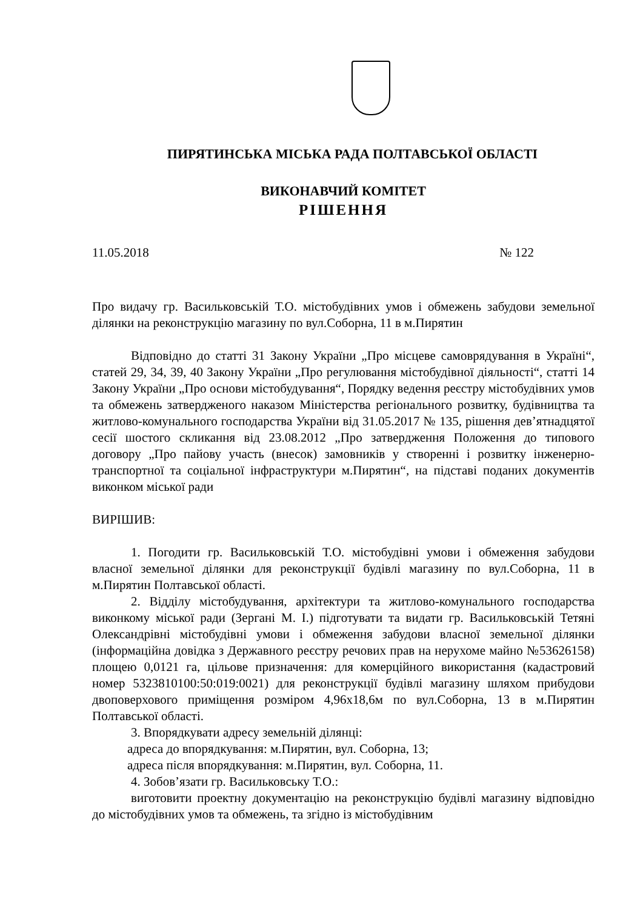ПИРЯТИНСЬКА МІСЬКА РАДА ПОЛТАВСЬКОЇ ОБЛАСТІ
ВИКОНАВЧИЙ КОМІТЕТ
РІШЕННЯ
11.05.2018 № 122
Про видачу гр. Васильковській Т.О. містобудівних умов і обмежень забудови земельної ділянки на реконструкцію магазину по вул.Соборна, 11 в м.Пирятин
Відповідно до статті 31 Закону України „Про місцеве самоврядування в Україні“, статей 29, 34, 39, 40 Закону України „Про регулювання містобудівної діяльності“, статті 14 Закону України „Про основи містобудування“, Порядку ведення реєстру містобудівних умов та обмежень затвердженого наказом Міністерства регіонального розвитку, будівництва та житлово-комунального господарства України від 31.05.2017 № 135, рішення дев’ятнадцятої сесії шостого скликання від 23.08.2012 „Про затвердження Положення до типового договору „Про пайову участь (внесок) замовників у створенні і розвитку інженерно-транспортної та соціальної інфраструктури м.Пирятин“, на підставі поданих документів виконком міської ради
ВИРІШИВ:
1. Погодити гр. Васильковській Т.О. містобудівні умови і обмеження забудови власної земельної ділянки для реконструкції будівлі магазину по вул.Соборна, 11 в м.Пирятин Полтавської області.
2. Відділу містобудування, архітектури та житлово-комунального господарства виконкому міської ради (Зергані М. І.) підготувати та видати гр. Васильковській Тетяні Олександрівні містобудівні умови і обмеження забудови власної земельної ділянки (інформаційна довідка з Державного реєстру речових прав на нерухоме майно №53626158) площею 0,0121 га, цільове призначення: для комерційного використання (кадастровий номер 5323810100:50:019:0021) для реконструкції будівлі магазину шляхом прибудови двоповерхового приміщення розміром 4,96х18,6м по вул.Соборна, 13 в м.Пирятин Полтавської області.
3. Впорядкувати адресу земельній ділянці:
адреса до впорядкування: м.Пирятин, вул. Соборна, 13;
адреса після впорядкування: м.Пирятин, вул. Соборна, 11.
4. Зобов’язати гр. Васильковську Т.О.:
виготовити проектну документацію на реконструкцію будівлі магазину відповідно до містобудівних умов та обмежень, та згідно із містобудівним